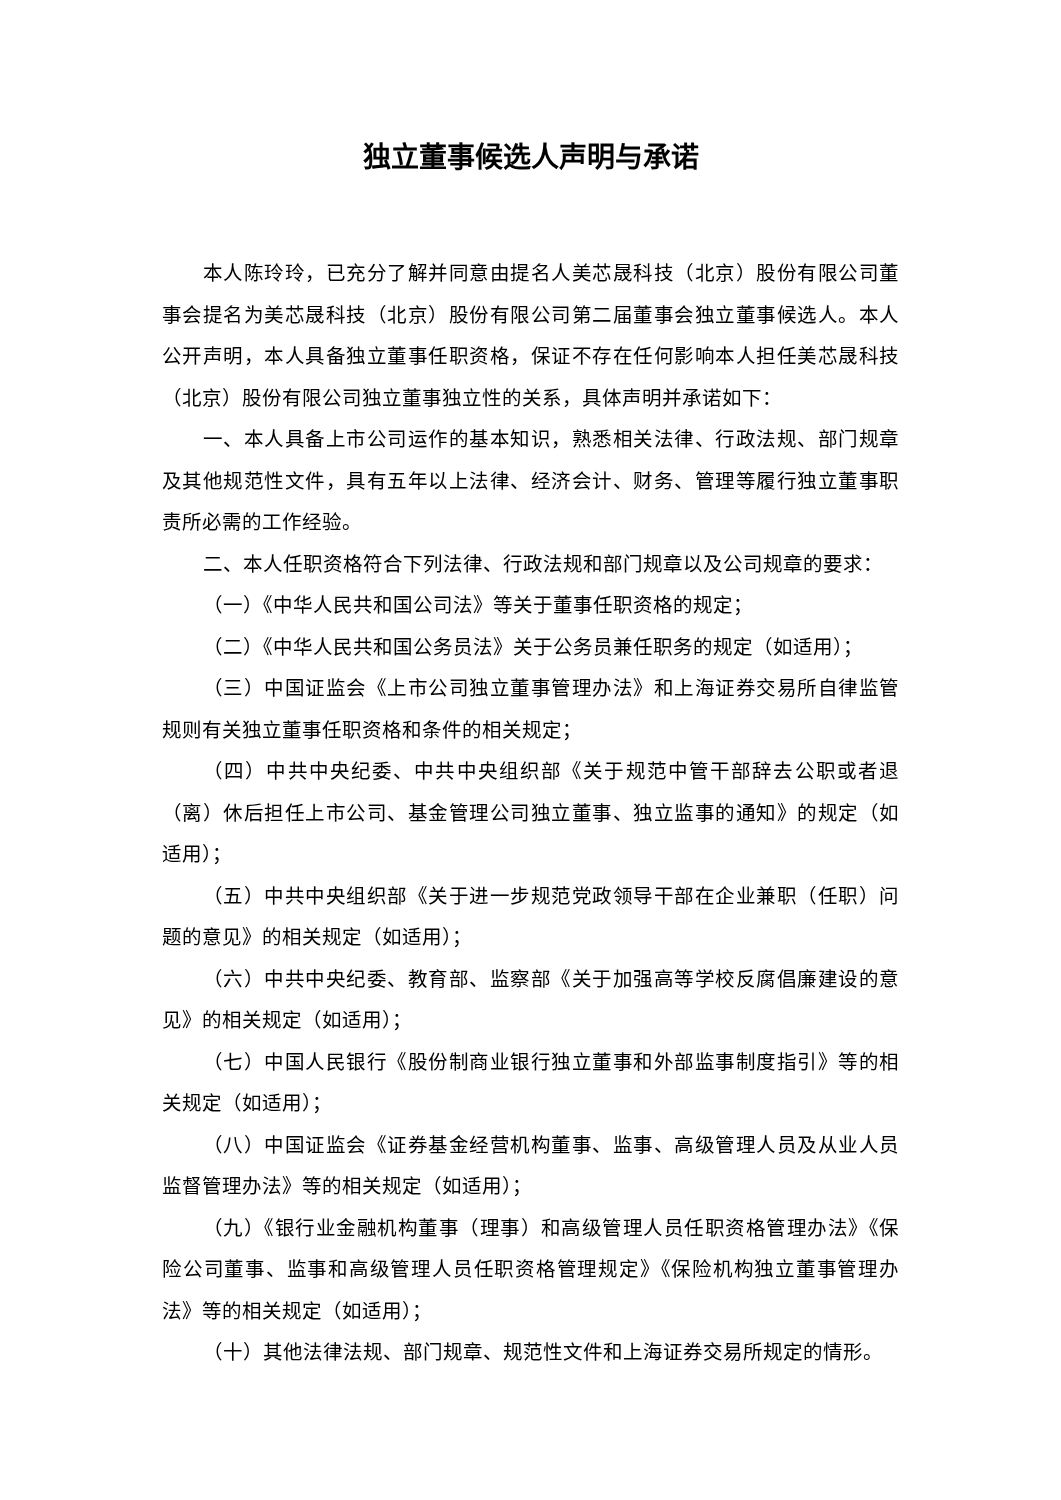独立董事候选人声明与承诺
本人陈玲玲，已充分了解并同意由提名人美芯晟科技（北京）股份有限公司董事会提名为美芯晟科技（北京）股份有限公司第二届董事会独立董事候选人。本人公开声明，本人具备独立董事任职资格，保证不存在任何影响本人担任美芯晟科技（北京）股份有限公司独立董事独立性的关系，具体声明并承诺如下：
一、本人具备上市公司运作的基本知识，熟悉相关法律、行政法规、部门规章及其他规范性文件，具有五年以上法律、经济会计、财务、管理等履行独立董事职责所必需的工作经验。
二、本人任职资格符合下列法律、行政法规和部门规章以及公司规章的要求：
（一）《中华人民共和国公司法》等关于董事任职资格的规定；
（二）《中华人民共和国公务员法》关于公务员兼任职务的规定（如适用）；
（三）中国证监会《上市公司独立董事管理办法》和上海证券交易所自律监管规则有关独立董事任职资格和条件的相关规定；
（四）中共中央纪委、中共中央组织部《关于规范中管干部辞去公职或者退（离）休后担任上市公司、基金管理公司独立董事、独立监事的通知》的规定（如适用）；
（五）中共中央组织部《关于进一步规范党政领导干部在企业兼职（任职）问题的意见》的相关规定（如适用）；
（六）中共中央纪委、教育部、监察部《关于加强高等学校反腐倡廉建设的意见》的相关规定（如适用）；
（七）中国人民银行《股份制商业银行独立董事和外部监事制度指引》等的相关规定（如适用）；
（八）中国证监会《证券基金经营机构董事、监事、高级管理人员及从业人员监督管理办法》等的相关规定（如适用）；
（九）《银行业金融机构董事（理事）和高级管理人员任职资格管理办法》《保险公司董事、监事和高级管理人员任职资格管理规定》《保险机构独立董事管理办法》等的相关规定（如适用）；
（十）其他法律法规、部门规章、规范性文件和上海证券交易所规定的情形。